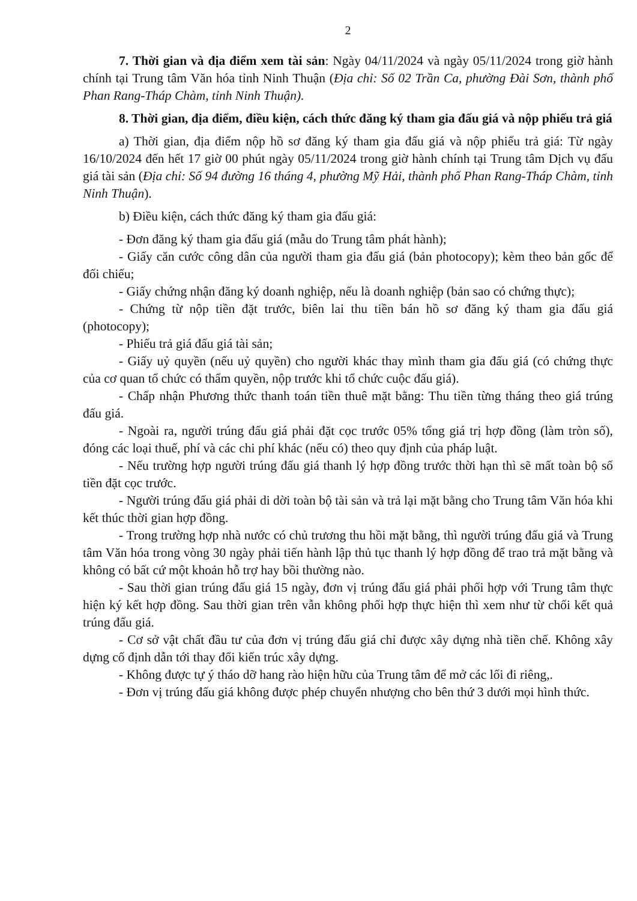2
7. Thời gian và địa điểm xem tài sản: Ngày 04/11/2024 và ngày 05/11/2024 trong giờ hành chính tại Trung tâm Văn hóa tỉnh Ninh Thuận (Địa chỉ: Số 02 Trần Ca, phường Đài Sơn, thành phố Phan Rang-Tháp Chàm, tỉnh Ninh Thuận).
8. Thời gian, địa điểm, điều kiện, cách thức đăng ký tham gia đấu giá và nộp phiếu trả giá
a) Thời gian, địa điểm nộp hồ sơ đăng ký tham gia đấu giá và nộp phiếu trả giá: Từ ngày 16/10/2024 đến hết 17 giờ 00 phút ngày 05/11/2024 trong giờ hành chính tại Trung tâm Dịch vụ đấu giá tài sản (Địa chỉ: Số 94 đường 16 tháng 4, phường Mỹ Hải, thành phố Phan Rang-Tháp Chàm, tỉnh Ninh Thuận).
b) Điều kiện, cách thức đăng ký tham gia đấu giá:
- Đơn đăng ký tham gia đấu giá (mẫu do Trung tâm phát hành);
- Giấy căn cước công dân của người tham gia đấu giá (bản photocopy); kèm theo bản gốc để đối chiếu;
- Giấy chứng nhận đăng ký doanh nghiệp, nếu là doanh nghiệp (bản sao có chứng thực);
- Chứng từ nộp tiền đặt trước, biên lai thu tiền bán hồ sơ đăng ký tham gia đấu giá (photocopy);
- Phiếu trả giá đấu giá tài sản;
- Giấy uỷ quyền (nếu uỷ quyền) cho người khác thay mình tham gia đấu giá (có chứng thực của cơ quan tổ chức có thẩm quyền, nộp trước khi tổ chức cuộc đấu giá).
- Chấp nhận Phương thức thanh toán tiền thuê mặt bằng: Thu tiền từng tháng theo giá trúng đấu giá.
- Ngoài ra, người trúng đấu giá phải đặt cọc trước 05% tổng giá trị hợp đồng (làm tròn số), đóng các loại thuế, phí và các chi phí khác (nếu có) theo quy định của pháp luật.
- Nếu trường hợp người trúng đấu giá thanh lý hợp đồng trước thời hạn thì sẽ mất toàn bộ số tiền đặt cọc trước.
- Người trúng đấu giá phải di dời toàn bộ tài sản và trả lại mặt bằng cho Trung tâm Văn hóa khi kết thúc thời gian hợp đồng.
- Trong trường hợp nhà nước có chủ trương thu hồi mặt bằng, thì người trúng đấu giá và Trung tâm Văn hóa trong vòng 30 ngày phải tiến hành lập thủ tục thanh lý hợp đồng để trao trả mặt bằng và không có bất cứ một khoản hỗ trợ hay bồi thường nào.
- Sau thời gian trúng đấu giá 15 ngày, đơn vị trúng đấu giá phải phối hợp với Trung tâm thực hiện ký kết hợp đồng. Sau thời gian trên vẫn không phối hợp thực hiện thì xem như từ chối kết quả trúng đấu giá.
- Cơ sở vật chất đầu tư của đơn vị trúng đấu giá chỉ được xây dựng nhà tiền chế. Không xây dựng cố định dẫn tới thay đổi kiến trúc xây dựng.
- Không được tự ý tháo dỡ hang rào hiện hữu của Trung tâm để mở các lối đi riêng,.
- Đơn vị trúng đấu giá không được phép chuyển nhượng cho bên thứ 3 dưới mọi hình thức.